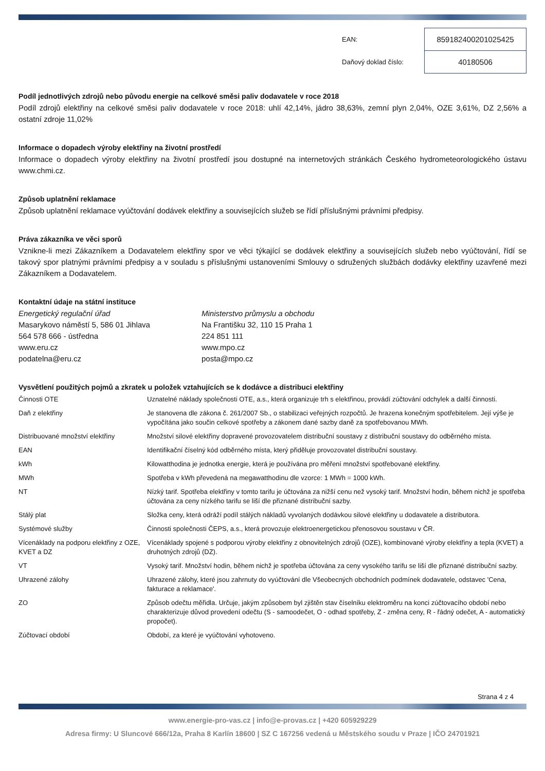| EAN: | 859182400201025425 |
| Daňový doklad číslo: | 40180506 |
Podíl jednotlivých zdrojů nebo původu energie na celkové směsi paliv dodavatele v roce 2018
Podíl zdrojů elektřiny na celkové směsi paliv dodavatele v roce 2018: uhlí 42,14%, jádro 38,63%, zemní plyn 2,04%, OZE 3,61%, DZ 2,56% a ostatní zdroje 11,02%
Informace o dopadech výroby elektřiny na životní prostředí
Informace o dopadech výroby elektřiny na životní prostředí jsou dostupné na internetových stránkách Českého hydrometeorologického ústavu www.chmi.cz.
Způsob uplatnění reklamace
Způsob uplatnění reklamace vyúčtování dodávek elektřiny a souvisejících služeb se řídí příslušnými právními předpisy.
Práva zákazníka ve věci sporů
Vznikne-li mezi Zákazníkem a Dodavatelem elektřiny spor ve věci týkající se dodávek elektřiny a souvisejících služeb nebo vyúčtování, řídí se takový spor platnými právními předpisy a v souladu s příslušnými ustanoveními Smlouvy o sdružených službách dodávky elektřiny uzavřené mezi Zákazníkem a Dodavatelem.
Kontaktní údaje na státní instituce
Energetický regulační úřad
Masarykovo náměstí 5, 586 01 Jihlava
564 578 666 - ústředna
www.eru.cz
podatelna@eru.cz
Ministerstvo průmyslu a obchodu
Na Františku 32, 110 15 Praha 1
224 851 111
www.mpo.cz
posta@mpo.cz
Vysvětlení použitých pojmů a zkratek u položek vztahujících se k dodávce a distribuci elektřiny
| Činnosti OTE | Uznatelné náklady společnosti OTE, a.s., která organizuje trh s elektřinou, provádí zúčtování odchylek a další činnosti. |
| Daň z elektřiny | Je stanovena dle zákona č. 261/2007 Sb., o stabilizaci veřejných rozpočtů. Je hrazena konečným spotřebitelem. Její výše je vypočítána jako součin celkové spotřeby a zákonem dané sazby daně za spotřebovanou MWh. |
| Distribuované množství elektřiny | Množství silové elektřiny dopravené provozovatelem distribuční soustavy z distribuční soustavy do odběrného místa. |
| EAN | Identifikační číselný kód odběrného místa, který přiděluje provozovatel distribuční soustavy. |
| kWh | Kilowatthodina je jednotka energie, která je používána pro měření množství spotřebované elektřiny. |
| MWh | Spotřeba v kWh převedená na megawatthodinu dle vzorce: 1 MWh = 1000 kWh. |
| NT | Nízký tarif. Spotřeba elektřiny v tomto tarifu je účtována za nižší cenu než vysoký tarif. Množství hodin, během nichž je spotřeba účtována za ceny nízkého tarifu se liší dle přiznané distribuční sazby. |
| Stálý plat | Složka ceny, která odráží podíl stálých nákladů vyvolaných dodávkou silové elektřiny u dodavatele a distributora. |
| Systémové služby | Činnosti společnosti ČEPS, a.s., která provozuje elektroenergetickou přenosovou soustavu v ČR. |
| Vícenáklady na podporu elektřiny z OZE, KVET a DZ | Vícenáklady spojené s podporou výroby elektřiny z obnovitelných zdrojů (OZE), kombinované výroby elektřiny a tepla (KVET) a druhotných zdrojů (DZ). |
| VT | Vysoký tarif. Množství hodin, během nichž je spotřeba účtována za ceny vysokého tarifu se liší dle přiznané distribuční sazby. |
| Uhrazené zálohy | Uhrazené zálohy, které jsou zahrnuty do vyúčtování dle Všeobecných obchodních podmínek dodavatele, odstavec 'Cena, fakturace a reklamace'. |
| ZO | Způsob odečtu měřidla. Určuje, jakým způsobem byl zjištěn stav číselníku elektroměru na konci zúčtovacího období nebo charakterizuje důvod provedení odečtu (S - samoodečet, O - odhad spotřeby, Z - změna ceny, R - řádný odečet, A - automatický propočet). |
| Zúčtovací období | Období, za které je vyúčtování vyhotoveno. |
Strana 4 z 4
www.energie-pro-vas.cz | info@e-provas.cz | +420 605929229
Adresa firmy: U Sluncové 666/12a, Praha 8 Karlín 18600 | SZ C 167256 vedená u Městského soudu v Praze | IČO 24701921